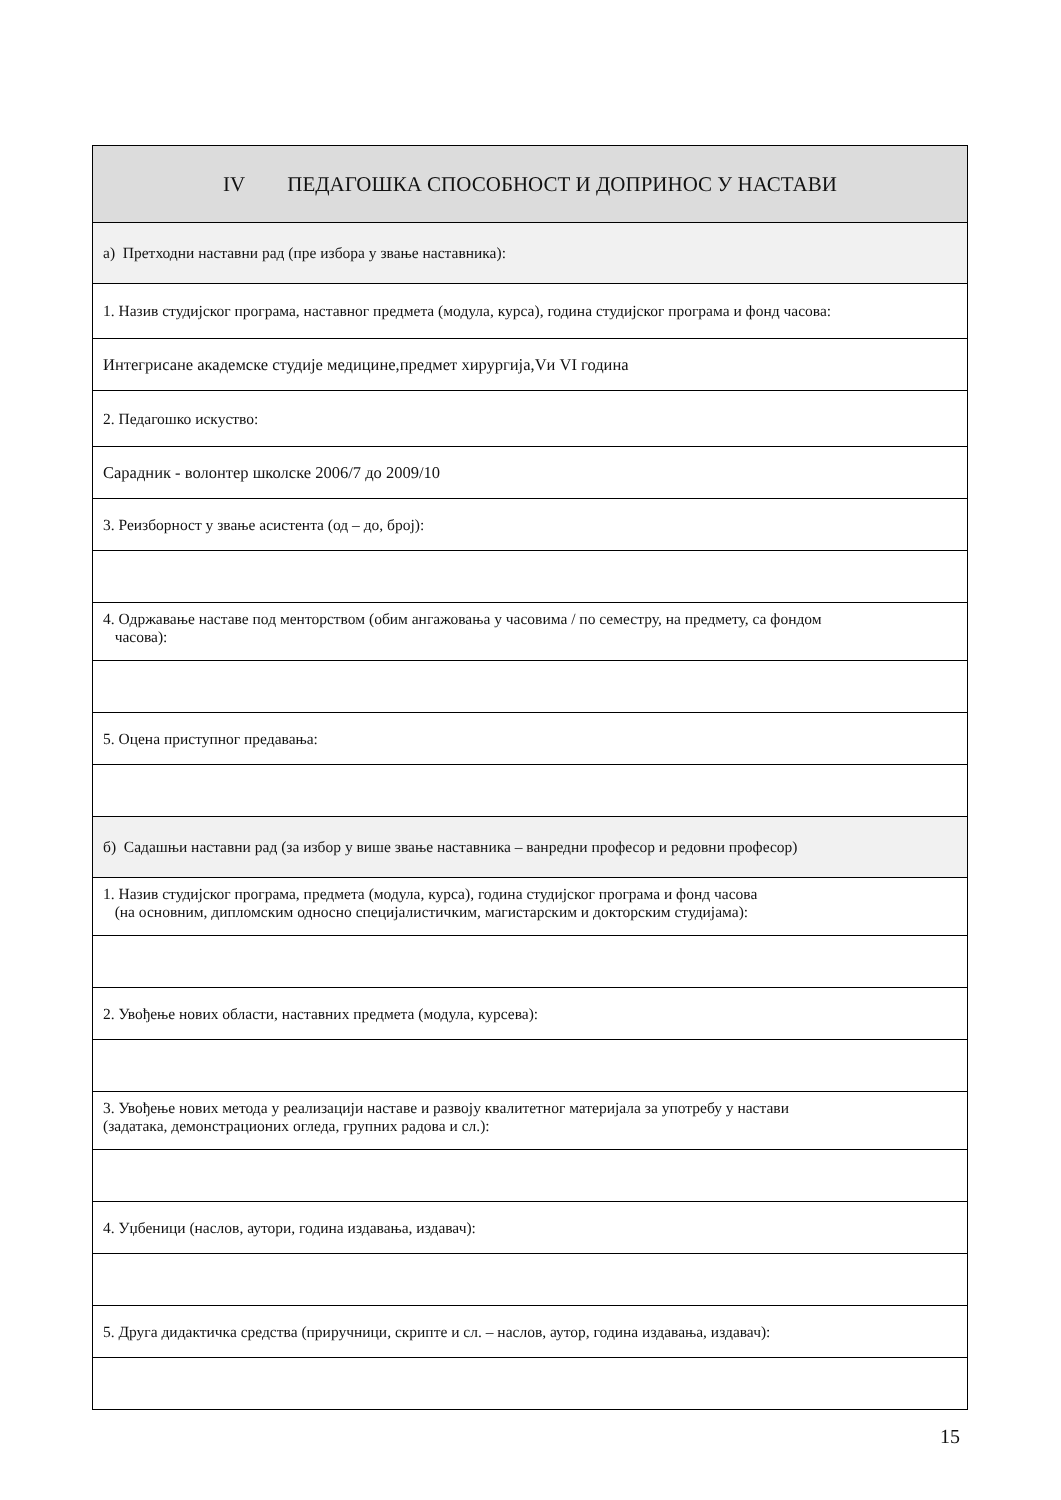| IV ПЕДАГОШКА СПОСОБНОСТ И ДОПРИНОС У НАСТАВИ |
| а) Претходни наставни рад (пре избора у звање наставника): |
| 1. Назив студијског програма, наставног предмета (модула, курса), година студијског програма и фонд часова: |
| Интегрисане академске студије медицине,предмет хирургија,Vи VI година |
| 2. Педагошко искуство: |
| Сарадник - волонтер школске 2006/7 до 2009/10 |
| 3. Реизборност у звање асистента (од – до, број): |
| 4. Одржавање наставе под менторством (обим ангажовања у часовима / по семестру, на предмету, са фондом часова): |
| 5. Оцена приступног предавања: |
| б) Садашњи наставни рад (за избор у више звање наставника – ванредни професор и редовни професор) |
| 1. Назив студијског програма, предмета (модула, курса), година студијског програма и фонд часова (на основним, дипломским односно специјалистичким, магистарским и докторским студијама): |
| 2. Увођење нових области, наставних предмета (модула, курсева): |
| 3. Увођење нових метода у реализацији наставе и развоју квалитетног материјала за употребу у настави (задатака, демонстрационих огледа, групних радова и сл.): |
| 4. Уџбеници (наслов, аутори, година издавања, издавач): |
| 5. Друга дидактичка средства (приручници, скрипте и сл. – наслов, аутор, година издавања, издавач): |
15